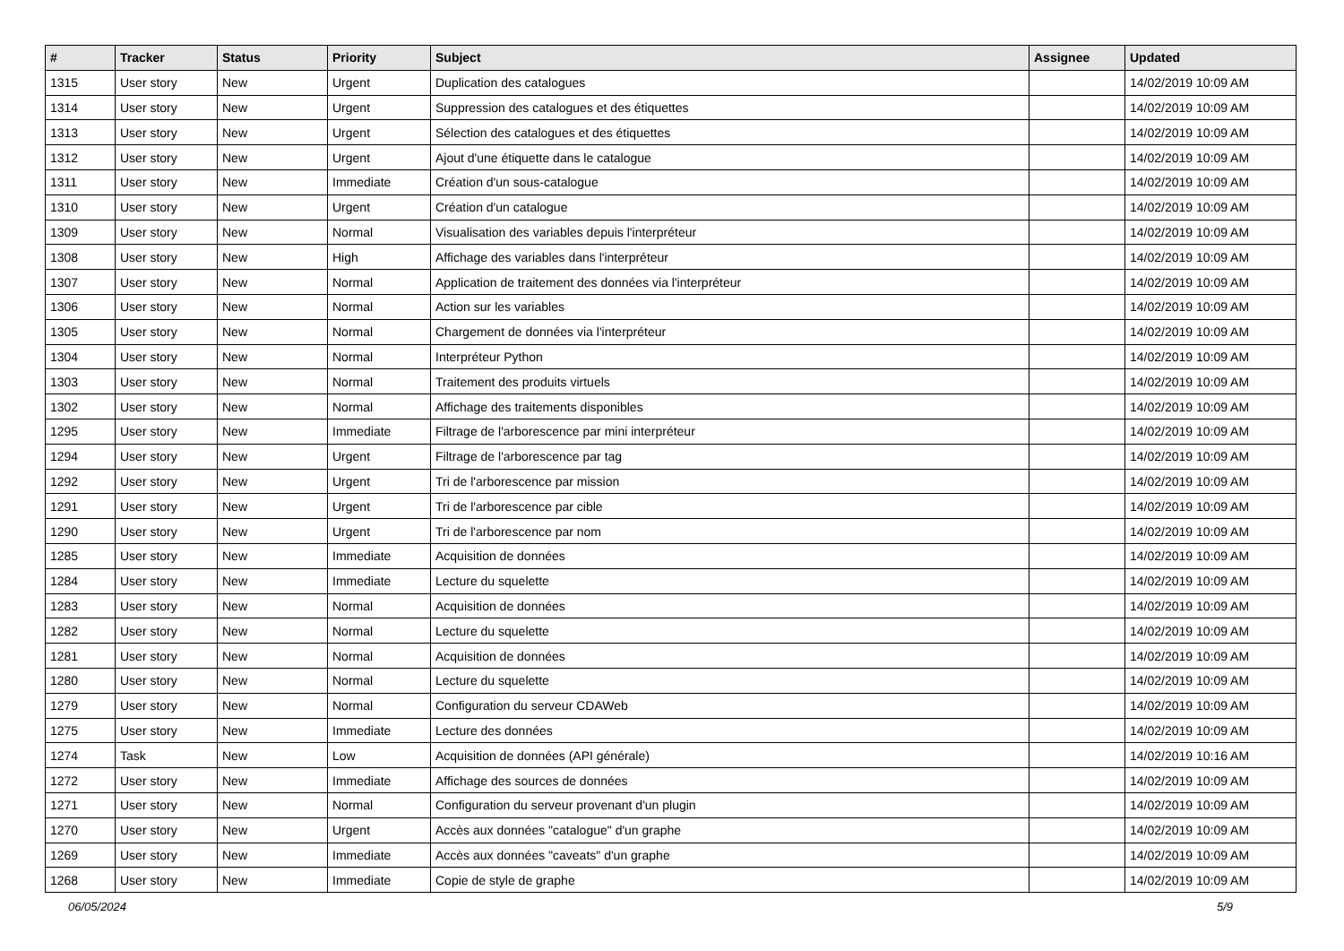| # | Tracker | Status | Priority | Subject | Assignee | Updated |
| --- | --- | --- | --- | --- | --- | --- |
| 1315 | User story | New | Urgent | Duplication des catalogues | | 14/02/2019 10:09 AM |
| 1314 | User story | New | Urgent | Suppression des catalogues et des étiquettes | | 14/02/2019 10:09 AM |
| 1313 | User story | New | Urgent | Sélection des catalogues et des étiquettes | | 14/02/2019 10:09 AM |
| 1312 | User story | New | Urgent | Ajout d'une étiquette dans le catalogue | | 14/02/2019 10:09 AM |
| 1311 | User story | New | Immediate | Création d'un sous-catalogue | | 14/02/2019 10:09 AM |
| 1310 | User story | New | Urgent | Création d'un catalogue | | 14/02/2019 10:09 AM |
| 1309 | User story | New | Normal | Visualisation des variables depuis l'interpréteur | | 14/02/2019 10:09 AM |
| 1308 | User story | New | High | Affichage des variables dans l'interpréteur | | 14/02/2019 10:09 AM |
| 1307 | User story | New | Normal | Application de traitement des données via l'interpréteur | | 14/02/2019 10:09 AM |
| 1306 | User story | New | Normal | Action sur les variables | | 14/02/2019 10:09 AM |
| 1305 | User story | New | Normal | Chargement de données via l'interpréteur | | 14/02/2019 10:09 AM |
| 1304 | User story | New | Normal | Interpréteur Python | | 14/02/2019 10:09 AM |
| 1303 | User story | New | Normal | Traitement des produits virtuels | | 14/02/2019 10:09 AM |
| 1302 | User story | New | Normal | Affichage des traitements disponibles | | 14/02/2019 10:09 AM |
| 1295 | User story | New | Immediate | Filtrage de l'arborescence par mini interpréteur | | 14/02/2019 10:09 AM |
| 1294 | User story | New | Urgent | Filtrage de l'arborescence par tag | | 14/02/2019 10:09 AM |
| 1292 | User story | New | Urgent | Tri de l'arborescence par mission | | 14/02/2019 10:09 AM |
| 1291 | User story | New | Urgent | Tri de l'arborescence par cible | | 14/02/2019 10:09 AM |
| 1290 | User story | New | Urgent | Tri de l'arborescence par nom | | 14/02/2019 10:09 AM |
| 1285 | User story | New | Immediate | Acquisition de données | | 14/02/2019 10:09 AM |
| 1284 | User story | New | Immediate | Lecture du squelette | | 14/02/2019 10:09 AM |
| 1283 | User story | New | Normal | Acquisition de données | | 14/02/2019 10:09 AM |
| 1282 | User story | New | Normal | Lecture du squelette | | 14/02/2019 10:09 AM |
| 1281 | User story | New | Normal | Acquisition de données | | 14/02/2019 10:09 AM |
| 1280 | User story | New | Normal | Lecture du squelette | | 14/02/2019 10:09 AM |
| 1279 | User story | New | Normal | Configuration du serveur CDAWeb | | 14/02/2019 10:09 AM |
| 1275 | User story | New | Immediate | Lecture des données | | 14/02/2019 10:09 AM |
| 1274 | Task | New | Low | Acquisition de données (API générale) | | 14/02/2019 10:16 AM |
| 1272 | User story | New | Immediate | Affichage des sources de données | | 14/02/2019 10:09 AM |
| 1271 | User story | New | Normal | Configuration du serveur provenant d'un plugin | | 14/02/2019 10:09 AM |
| 1270 | User story | New | Urgent | Accès aux données "catalogue" d'un graphe | | 14/02/2019 10:09 AM |
| 1269 | User story | New | Immediate | Accès aux données "caveats" d'un graphe | | 14/02/2019 10:09 AM |
| 1268 | User story | New | Immediate | Copie de style de graphe | | 14/02/2019 10:09 AM |
06/05/2024 5/9